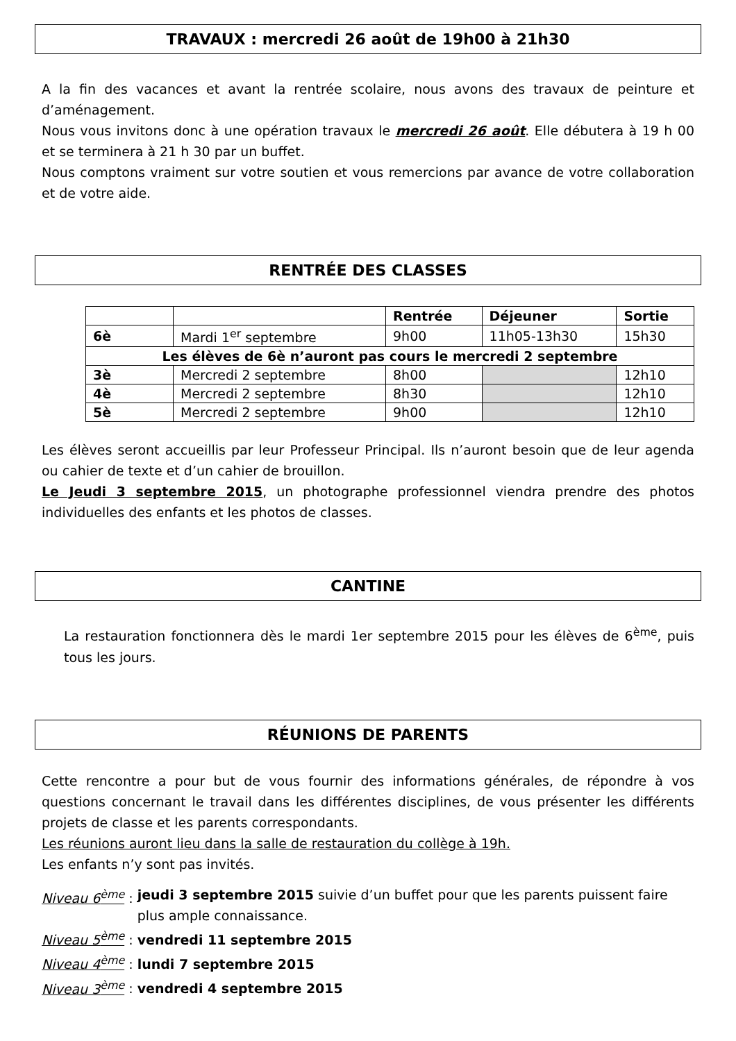TRAVAUX : mercredi 26 août de 19h00 à 21h30
A la fin des vacances et avant la rentrée scolaire, nous avons des travaux de peinture et d’aménagement.
Nous vous invitons donc à une opération travaux le mercredi 26 août. Elle débutera à 19 h 00 et se terminera à 21 h 30 par un buffet.
Nous comptons vraiment sur votre soutien et vous remercions par avance de votre collaboration et de votre aide.
RENTRÉE DES CLASSES
| | | Rentrée | Déjeuner | Sortie |
| --- | --- | --- | --- | --- |
| 6è | Mardi 1<sup>er</sup> septembre | 9h00 | 11h05-13h30 | 15h30 |
| Les élèves de 6è n’auront pas cours le mercredi 2 septembre | | | | |
| 3è | Mercredi 2 septembre | 8h00 | | 12h10 |
| 4è | Mercredi 2 septembre | 8h30 | | 12h10 |
| 5è | Mercredi 2 septembre | 9h00 | | 12h10 |
Les élèves seront accueillis par leur Professeur Principal. Ils n’auront besoin que de leur agenda ou cahier de texte et d’un cahier de brouillon.
Le Jeudi 3 septembre 2015, un photographe professionnel viendra prendre des photos individuelles des enfants et les photos de classes.
CANTINE
La restauration fonctionnera dès le mardi 1er septembre 2015 pour les élèves de 6<sup>ème</sup>, puis tous les jours.
RÉUNIONS DE PARENTS
Cette rencontre a pour but de vous fournir des informations générales, de répondre à vos questions concernant le travail dans les différentes disciplines, de vous présenter les différents projets de classe et les parents correspondants.
Les réunions auront lieu dans la salle de restauration du collège à 19h.
Les enfants n’y sont pas invités.
Niveau 6<sup>ème</sup> : jeudi 3 septembre 2015 suivie d’un buffet pour que les parents puissent faire plus ample connaissance.
Niveau 5<sup>ème</sup> : vendredi 11 septembre 2015
Niveau 4<sup>ème</sup> : lundi 7 septembre 2015
Niveau 3<sup>ème</sup> : vendredi 4 septembre 2015